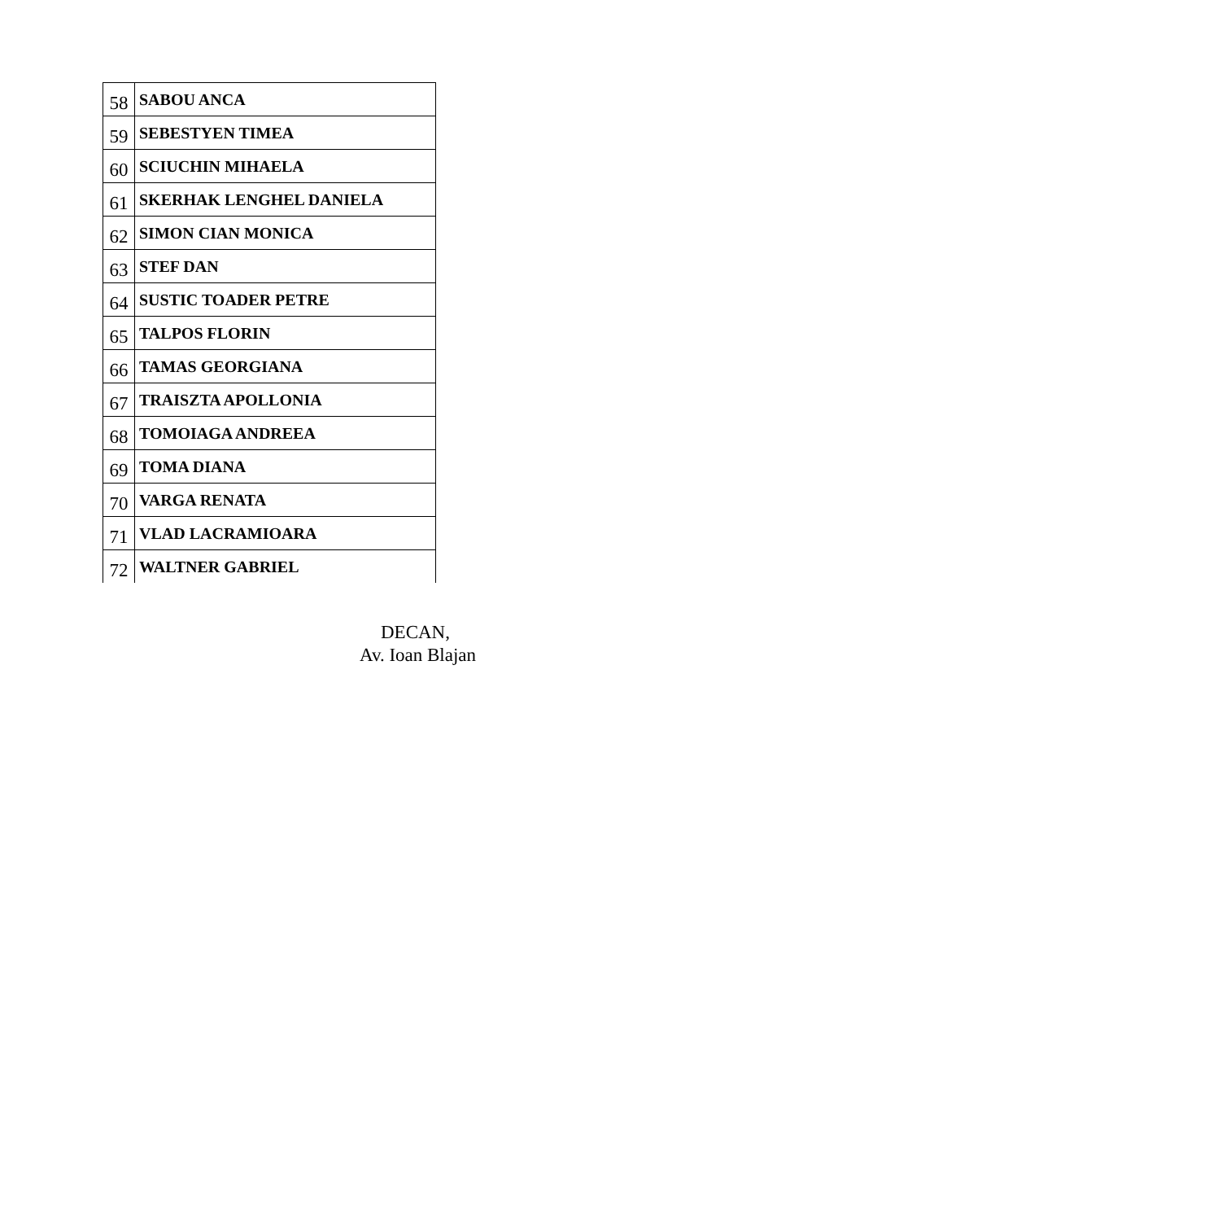| 58 | SABOU ANCA |
| 59 | SEBESTYEN TIMEA |
| 60 | SCIUCHIN MIHAELA |
| 61 | SKERHAK LENGHEL DANIELA |
| 62 | SIMON CIAN MONICA |
| 63 | STEF DAN |
| 64 | SUSTIC TOADER PETRE |
| 65 | TALPOS FLORIN |
| 66 | TAMAS GEORGIANA |
| 67 | TRAISZTA APOLLONIA |
| 68 | TOMOIAGA ANDREEA |
| 69 | TOMA DIANA |
| 70 | VARGA RENATA |
| 71 | VLAD LACRAMIOARA |
| 72 | WALTNER GABRIEL |
DECAN,
Av. Ioan Blajan